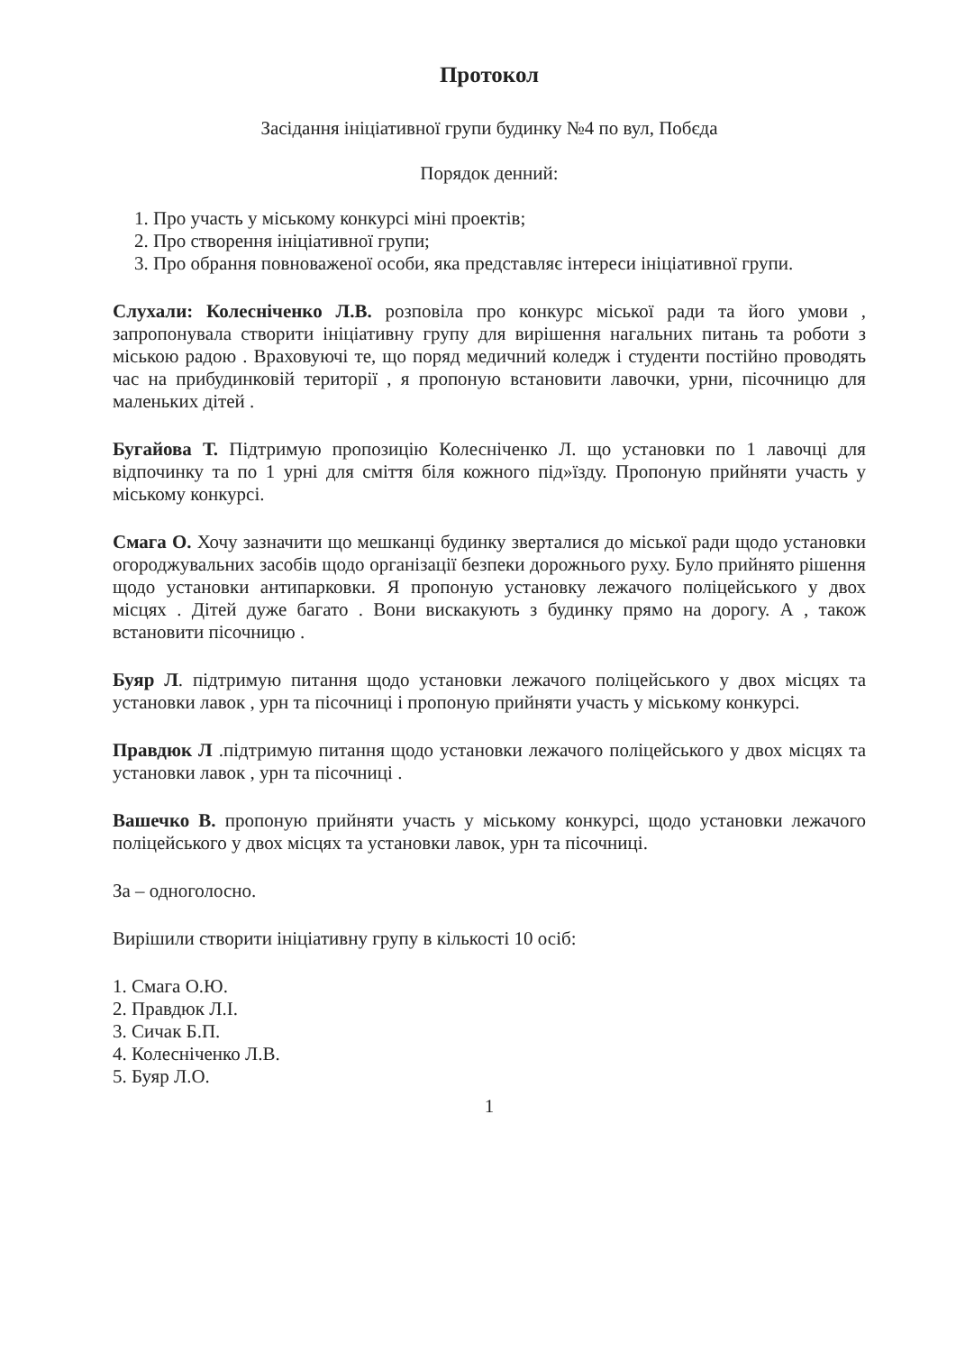Протокол
Засідання ініціативної групи будинку №4 по вул, Побєда
Порядок денний:
1. Про участь у міському конкурсі міні проектів;
2. Про створення ініціативної групи;
3. Про обрання повноваженої особи, яка представляє інтереси ініціативної групи.
Слухали: Колесніченко Л.В. розповіла про конкурс міської ради та його умови , запропонувала створити ініціативну групу для вирішення нагальних питань та роботи з міською радою . Враховуючі те, що поряд медичний коледж і студенти постійно проводять час на прибудинковій території , я пропоную встановити лавочки, урни, пісочницю для маленьких дітей .
Бугайова Т. Підтримую пропозицію Колесніченко Л. що установки по 1 лавочці для відпочинку та по 1 урні для сміття біля кожного під»їзду. Пропоную прийняти участь у міському конкурсі.
Смага О. Хочу зазначити що мешканці будинку зверталися до міської ради щодо установки огороджувальних засобів щодо організації безпеки дорожнього руху. Було прийнято рішення щодо установки антипарковки. Я пропоную установку лежачого поліцейського у двох місцях . Дітей дуже багато . Вони вискакують з будинку прямо на дорогу. А , також встановити пісочницю .
Буяр Л. підтримую питання щодо установки лежачого поліцейського у двох місцях та установки лавок , урн та пісочниці і пропоную прийняти участь у міському конкурсі.
Правдюк Л .підтримую питання щодо установки лежачого поліцейського у двох місцях та установки лавок , урн та пісочниці .
Вашечко В. пропоную прийняти участь у міському конкурсі, щодо установки лежачого поліцейського у двох місцях та установки лавок, урн та пісочниці.
За – одноголосно.
Вирішили створити ініціативну групу в кількості 10 осіб:
1. Смага О.Ю.
2. Правдюк Л.І.
3. Сичак Б.П.
4. Колесніченко Л.В.
5. Буяр Л.О.
1